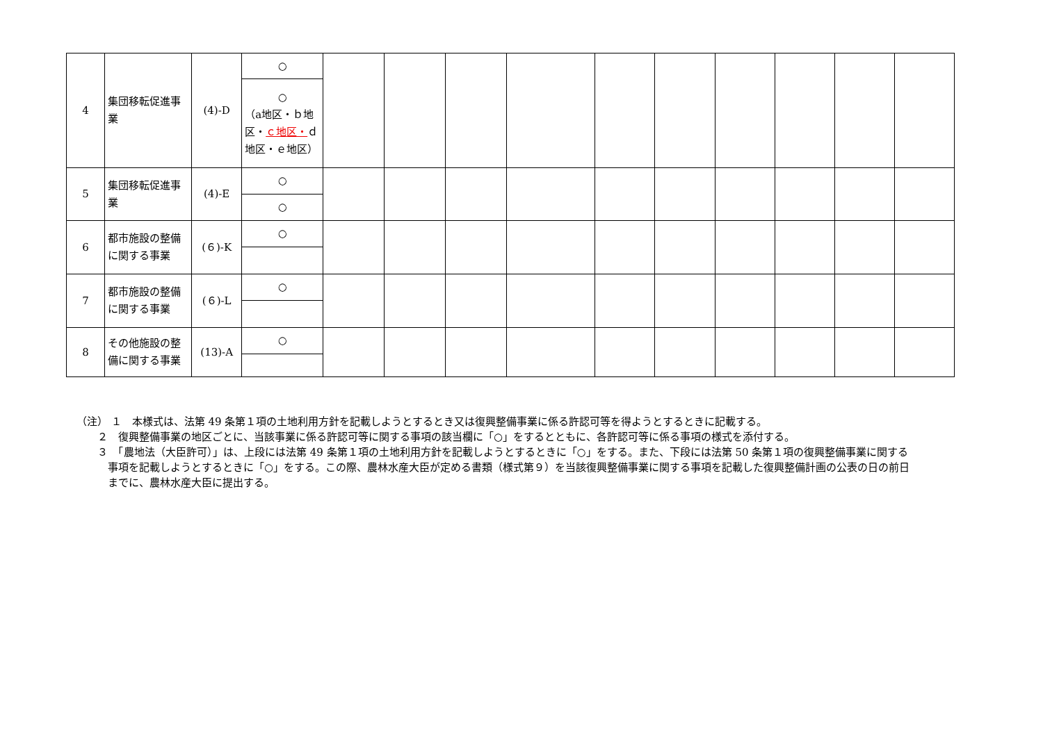| 4 | 集団移転促進事業 | (4)-D | ○ | | | | | | | | | | |
| | | | ○ （a地区・ｂ地区・ ｃ地区・ ｄ地区・ｅ地区） | | | | | | | | | | |
| 5 | 集団移転促進事業 | (4)-E | ○ | | | | | | | | | | |
| | | | ○ | | | | | | | | | | |
| 6 | 都市施設の整備に関する事業 | (６)-K | ○ | | | | | | | | | | |
| 7 | 都市施設の整備に関する事業 | (６)-L | ○ | | | | | | | | | | |
| 8 | その他施設の整備に関する事業 | (13)-A | ○ | | | | | | | | | | |
（注） １　本様式は、法第 49 条第１項の土地利用方針を記載しようとするとき又は復興整備事業に係る許認可等を得ようとするときに記載する。
２　復興整備事業の地区ごとに、当該事業に係る許認可等に関する事項の該当欄に「○」をするとともに、各許認可等に係る事項の様式を添付する。
３　「農地法（大臣許可）」は、上段には法第 49 条第１項の土地利用方針を記載しようとするときに「○」をする。また、下段には法第 50 条第１項の復興整備事業に関する事項を記載しようとするときに「○」をする。この際、農林水産大臣が定める書類（様式第９）を当該復興整備事業に関する事項を記載した復興整備計画の公表の日の前日までに、農林水産大臣に提出する。